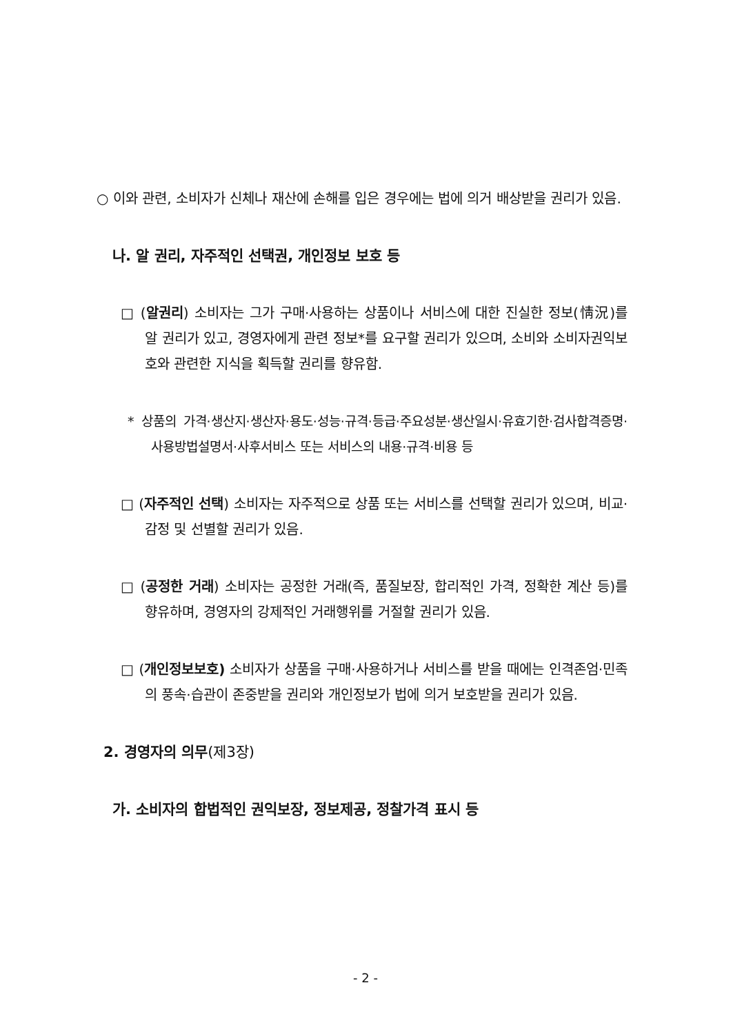○ 이와 관련, 소비자가 신체나 재산에 손해를 입은 경우에는 법에 의거 배상받을 권리가 있음.
나. 알 권리, 자주적인 선택권, 개인정보 보호 등
□ (알권리) 소비자는 그가 구매·사용하는 상품이나 서비스에 대한 진실한 정보(情況)를 알 권리가 있고, 경영자에게 관련 정보*를 요구할 권리가 있으며, 소비와 소비자권익보호와 관련한 지식을 획득할 권리를 향유함.
* 상품의 가격·생산지·생산자·용도·성능·규격·등급·주요성분·생산일시·유효기한·검사합격증명·사용방법설명서·사후서비스 또는 서비스의 내용·규격·비용 등
□ (자주적인 선택) 소비자는 자주적으로 상품 또는 서비스를 선택할 권리가 있으며, 비교·감정 및 선별할 권리가 있음.
□ (공정한 거래) 소비자는 공정한 거래(즉, 품질보장, 합리적인 가격, 정확한 계산 등)를 향유하며, 경영자의 강제적인 거래행위를 거절할 권리가 있음.
□ (개인정보보호) 소비자가 상품을 구매·사용하거나 서비스를 받을 때에는 인격존엄·민족의 풍속·습관이 존중받을 권리와 개인정보가 법에 의거 보호받을 권리가 있음.
2. 경영자의 의무(제3장)
가. 소비자의 합법적인 권익보장, 정보제공, 정찰가격 표시 등
- 2 -